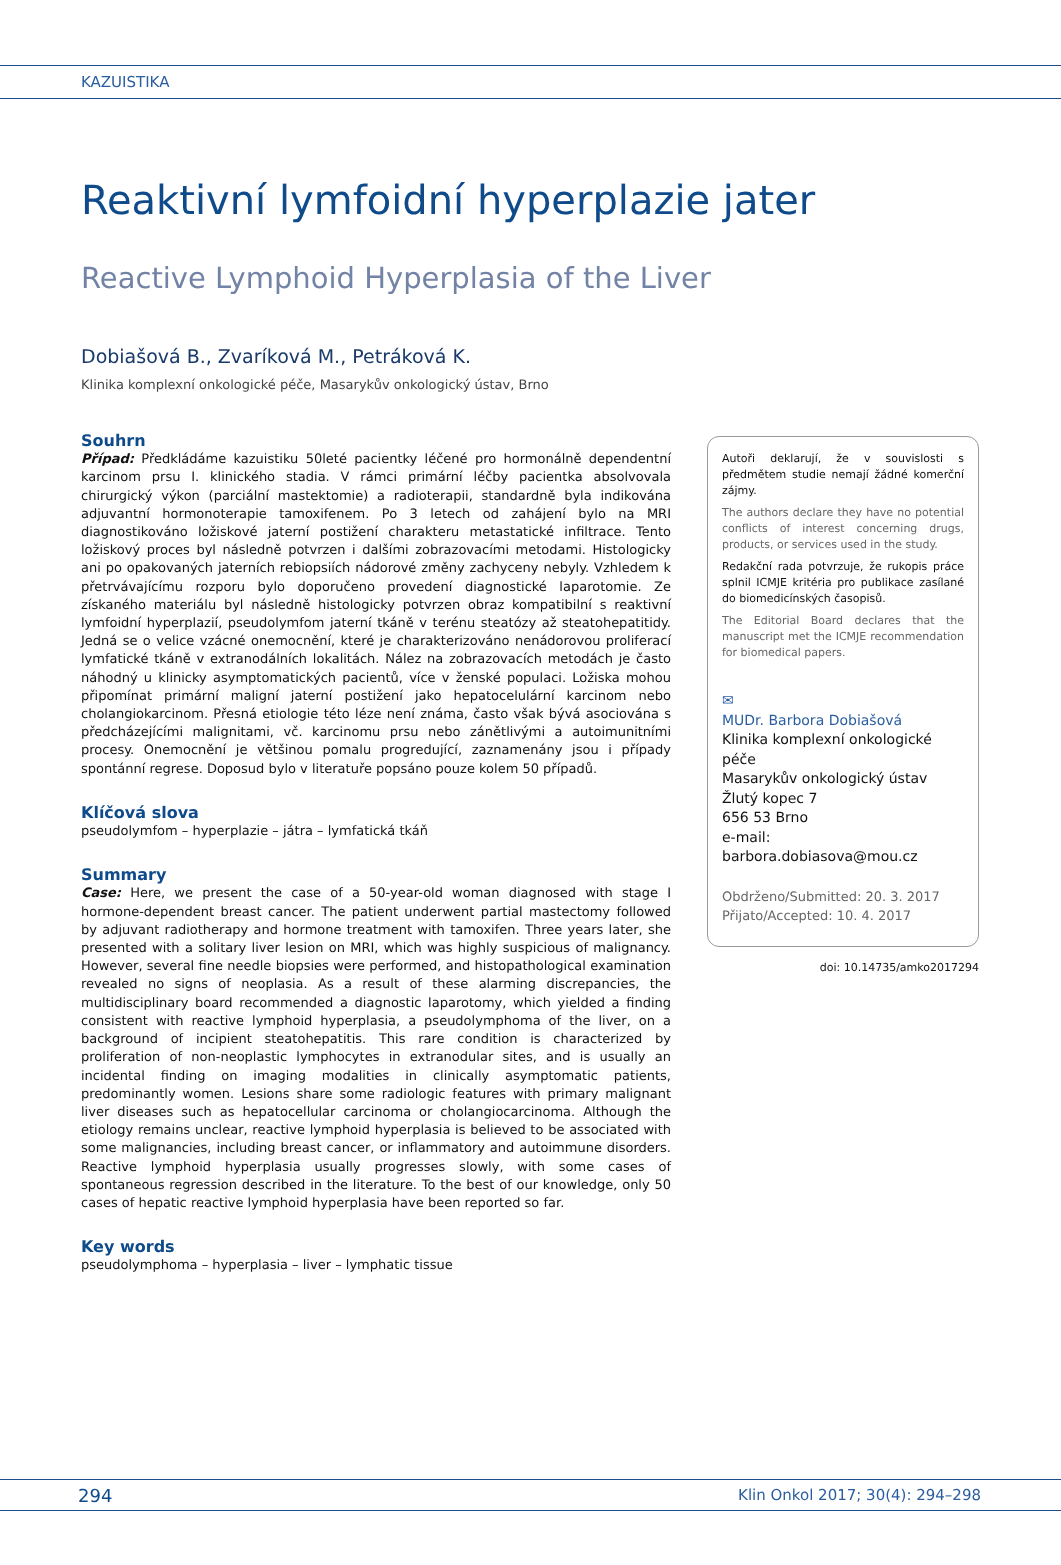KAZUISTIKA
Reaktivní lymfoidní hyperplazie jater
Reactive Lymphoid Hyperplasia of the Liver
Dobiašová B., Zvaríková M., Petráková K.
Klinika komplexní onkologické péče, Masarykův onkologický ústav, Brno
Souhrn
Případ: Předkládáme kazuistiku 50leté pacientky léčené pro hormonálně dependentní karcinom prsu I. klinického stadia. V rámci primární léčby pacientka absolvovala chirurgický výkon (parciální mastektomie) a radioterapii, standardně byla indikována adjuvantní hormonoterapie tamoxifenem. Po 3 letech od zahájení bylo na MRI diagnostikováno ložiskové jaterní postižení charakteru metastatické infiltrace. Tento ložiskový proces byl následně potvrzen i dalšími zobrazovacími metodami. Histologicky ani po opakovaných jaterních rebiopsiích nádorové změny zachyceny nebyly. Vzhledem k přetrvávajícímu rozporu bylo doporučeno provedení diagnostické laparotomie. Ze získaného materiálu byl následně histologicky potvrzen obraz kompatibilní s reaktivní lymfoidní hyperplazií, pseudolymfom jaterní tkáně v terénu steatózy až steatohepatitidy. Jedná se o velice vzácné onemocnění, které je charakterizováno nenádorovou proliferací lymfatické tkáně v extranodálních lokalitách. Nález na zobrazovacích metodách je často náhodný u klinicky asymptomatických pacientů, více v ženské populaci. Ložiska mohou připomínat primární maligní jaterní postižení jako hepatocelulární karcinom nebo cholangiokarcinom. Přesná etiologie této léze není známa, často však bývá asociována s předcházejícími malignitami, vč. karcinomu prsu nebo zánětlivými a autoimunitními procesy. Onemocnění je většinou pomalu progredující, zaznamenány jsou i případy spontánní regrese. Doposud bylo v literatuře popsáno pouze kolem 50 případů.
Klíčová slova
pseudolymfom – hyperplazie – játra – lymfatická tkáň
Summary
Case: Here, we present the case of a 50-year-old woman diagnosed with stage I hormone-dependent breast cancer. The patient underwent partial mastectomy followed by adjuvant radiotherapy and hormone treatment with tamoxifen. Three years later, she presented with a solitary liver lesion on MRI, which was highly suspicious of malignancy. However, several fine needle biopsies were performed, and histopathological examination revealed no signs of neoplasia. As a result of these alarming discrepancies, the multidisciplinary board recommended a diagnostic laparotomy, which yielded a finding consistent with reactive lymphoid hyperplasia, a pseudolymphoma of the liver, on a background of incipient steatohepatitis. This rare condition is characterized by proliferation of non-neoplastic lymphocytes in extranodular sites, and is usually an incidental finding on imaging modalities in clinically asymptomatic patients, predominantly women. Lesions share some radiologic features with primary malignant liver diseases such as hepatocellular carcinoma or cholangiocarcinoma. Although the etiology remains unclear, reactive lymphoid hyperplasia is believed to be associated with some malignancies, including breast cancer, or inflammatory and autoimmune disorders. Reactive lymphoid hyperplasia usually progresses slowly, with some cases of spontaneous regression described in the literature. To the best of our knowledge, only 50 cases of hepatic reactive lymphoid hyperplasia have been reported so far.
Key words
pseudolymphoma – hyperplasia – liver – lymphatic tissue
Autoři deklarují, že v souvislosti s předmětem studie nemají žádné komerční zájmy.
The authors declare they have no potential conflicts of interest concerning drugs, products, or services used in the study.
Redakční rada potvrzuje, že rukopis práce splnil ICMJE kritéria pro publikace zasílané do biomedicínských časopisů.
The Editorial Board declares that the manuscript met the ICMJE recommendation for biomedical papers.
✉
MUDr. Barbora Dobiašová
Klinika komplexní onkologické péče
Masarykův onkologický ústav
Žlutý kopec 7
656 53 Brno
e-mail: barbora.dobiasova@mou.cz
Obdrženo/Submitted: 20. 3. 2017
Přijato/Accepted: 10. 4. 2017
doi: 10.14735/amko2017294
294 Klin Onkol 2017; 30(4): 294–298